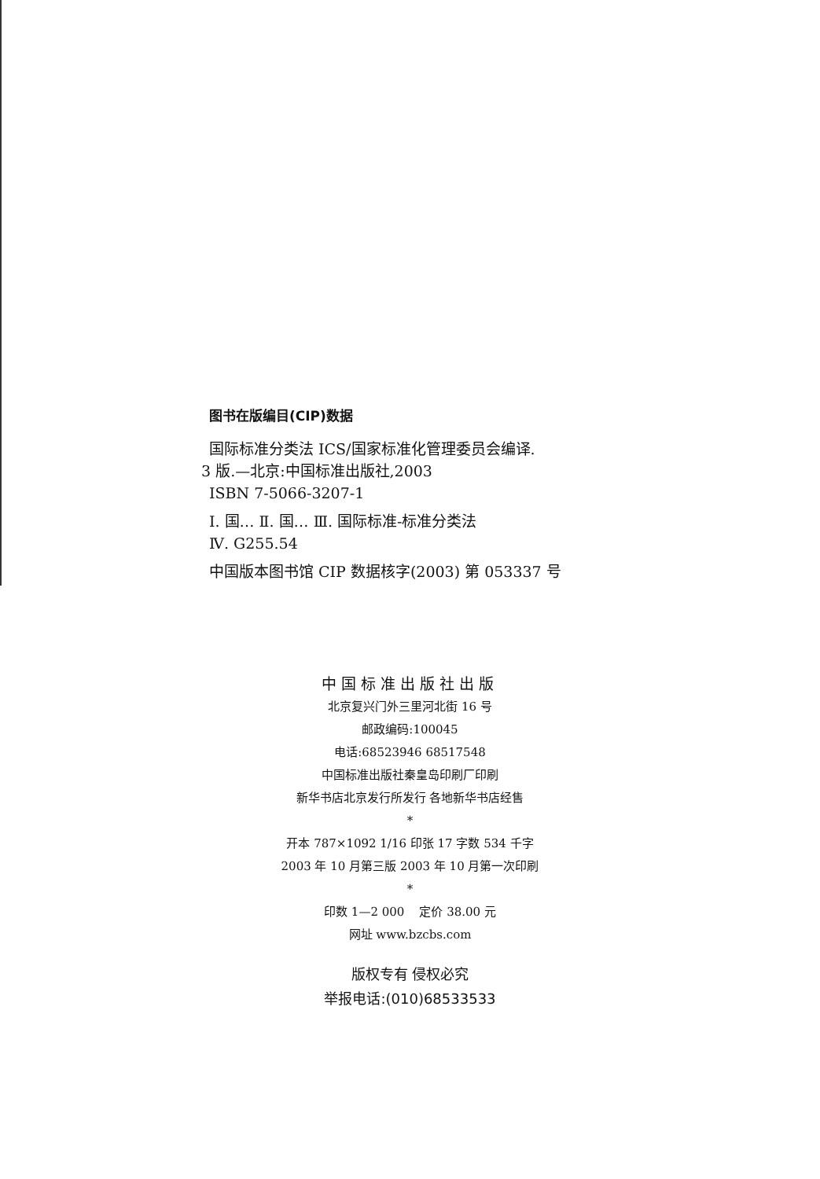图书在版编目(CIP)数据
国际标准分类法 ICS/国家标准化管理委员会编译.
3 版.—北京:中国标准出版社,2003
ISBN 7-5066-3207-1
Ⅰ. 国… Ⅱ. 国… Ⅲ. 国际标准-标准分类法
Ⅳ. G255.54
中国版本图书馆 CIP 数据核字(2003) 第 053337 号
中国标准出版社出版
北京复兴门外三里河北街 16 号
邮政编码:100045
电话:68523946 68517548
中国标准出版社秦皇岛印刷厂印刷
新华书店北京发行所发行 各地新华书店经售
*
开本 787×1092 1/16 印张 17 字数 534 千字
2003 年 10 月第三版 2003 年 10 月第一次印刷
*
印数 1—2 000 定价 38.00 元
网址 www.bzcbs.com
版权专有 侵权必究
举报电话:(010)68533533